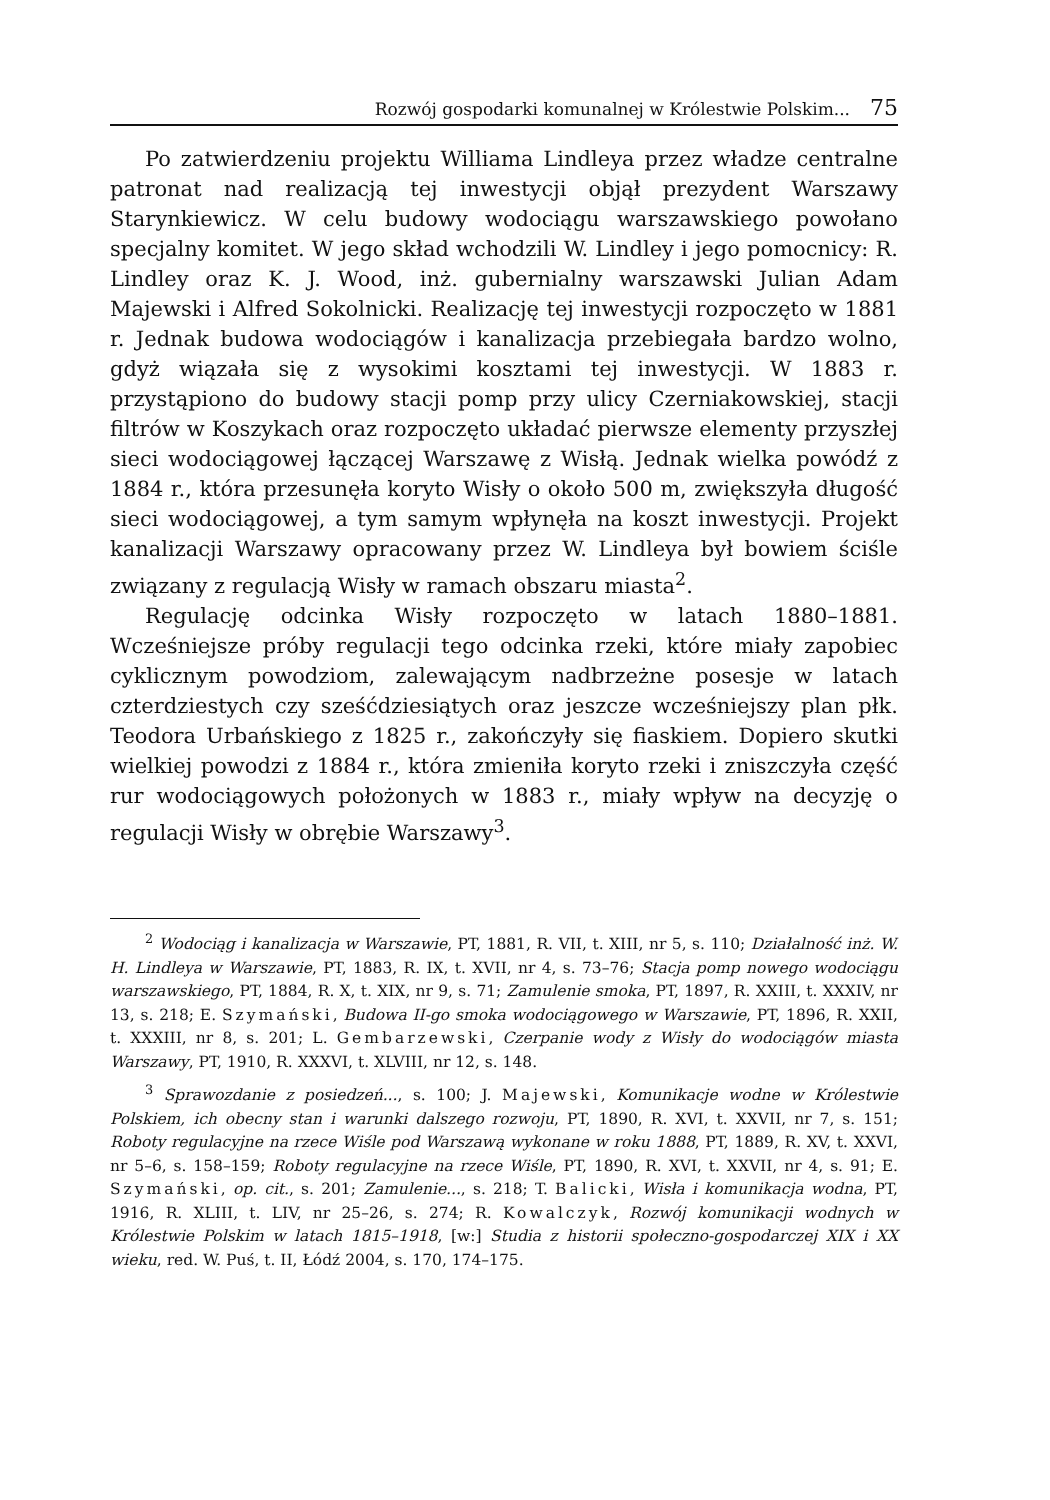Rozwój gospodarki komunalnej w Królestwie Polskim... 75
Po zatwierdzeniu projektu Williama Lindleya przez władze centralne patronat nad realizacją tej inwestycji objął prezydent Warszawy Starynkiewicz. W celu budowy wodociągu warszawskiego powołano specjalny komitet. W jego skład wchodzili W. Lindley i jego pomocnicy: R. Lindley oraz K. J. Wood, inż. gubernialny warszawski Julian Adam Majewski i Alfred Sokolnicki. Realizację tej inwestycji rozpoczęto w 1881 r. Jednak budowa wodociągów i kanalizacja przebiegała bardzo wolno, gdyż wiązała się z wysokimi kosztami tej inwestycji. W 1883 r. przystąpiono do budowy stacji pomp przy ulicy Czerniakowskiej, stacji filtrów w Koszykach oraz rozpoczęto układać pierwsze elementy przyszłej sieci wodociągowej łączącej Warszawę z Wisłą. Jednak wielka powódź z 1884 r., która przesunęła koryto Wisły o około 500 m, zwiększyła długość sieci wodociągowej, a tym samym wpłynęła na koszt inwestycji. Projekt kanalizacji Warszawy opracowany przez W. Lindleya był bowiem ściśle związany z regulacją Wisły w ramach obszaru miasta<sup>2</sup>.
Regulację odcinka Wisły rozpoczęto w latach 1880–1881. Wcześniejsze próby regulacji tego odcinka rzeki, które miały zapobiec cyklicznym powodziom, zalewającym nadbrzeżne posesje w latach czterdziestych czy sześćdziesiątych oraz jeszcze wcześniejszy plan płk. Teodora Urbańskiego z 1825 r., zakończyły się fiaskiem. Dopiero skutki wielkiej powodzi z 1884 r., która zmieniła koryto rzeki i zniszczyła część rur wodociągowych położonych w 1883 r., miały wpływ na decyzję o regulacji Wisły w obrębie Warszawy<sup>3</sup>.
<sup>2</sup> Wodociąg i kanalizacja w Warszawie, PT, 1881, R. VII, t. XIII, nr 5, s. 110; Działalność inż. W. H. Lindleya w Warszawie, PT, 1883, R. IX, t. XVII, nr 4, s. 73–76; Stacja pomp nowego wodociągu warszawskiego, PT, 1884, R. X, t. XIX, nr 9, s. 71; Zamulenie smoka, PT, 1897, R. XXIII, t. XXXIV, nr 13, s. 218; E. Szymański, Budowa II-go smoka wodociągowego w Warszawie, PT, 1896, R. XXII, t. XXXIII, nr 8, s. 201; L. Gembarzewski, Czerpanie wody z Wisły do wodociągów miasta Warszawy, PT, 1910, R. XXXVI, t. XLVIII, nr 12, s. 148.
<sup>3</sup> Sprawozdanie z posiedzeń..., s. 100; J. Majewski, Komunikacje wodne w Królestwie Polskiem, ich obecny stan i warunki dalszego rozwoju, PT, 1890, R. XVI, t. XXVII, nr 7, s. 151; Roboty regulacyjne na rzece Wiśle pod Warszawą wykonane w roku 1888, PT, 1889, R. XV, t. XXVI, nr 5–6, s. 158–159; Roboty regulacyjne na rzece Wiśle, PT, 1890, R. XVI, t. XXVII, nr 4, s. 91; E. Szymański, op. cit., s. 201; Zamulenie..., s. 218; T. Balicki, Wisła i komunikacja wodna, PT, 1916, R. XLIII, t. LIV, nr 25–26, s. 274; R. Kowalczyk, Rozwój komunikacji wodnych w Królestwie Polskim w latach 1815–1918, [w:] Studia z historii społeczno-gospodarczej XIX i XX wieku, red. W. Puś, t. II, Łódź 2004, s. 170, 174–175.